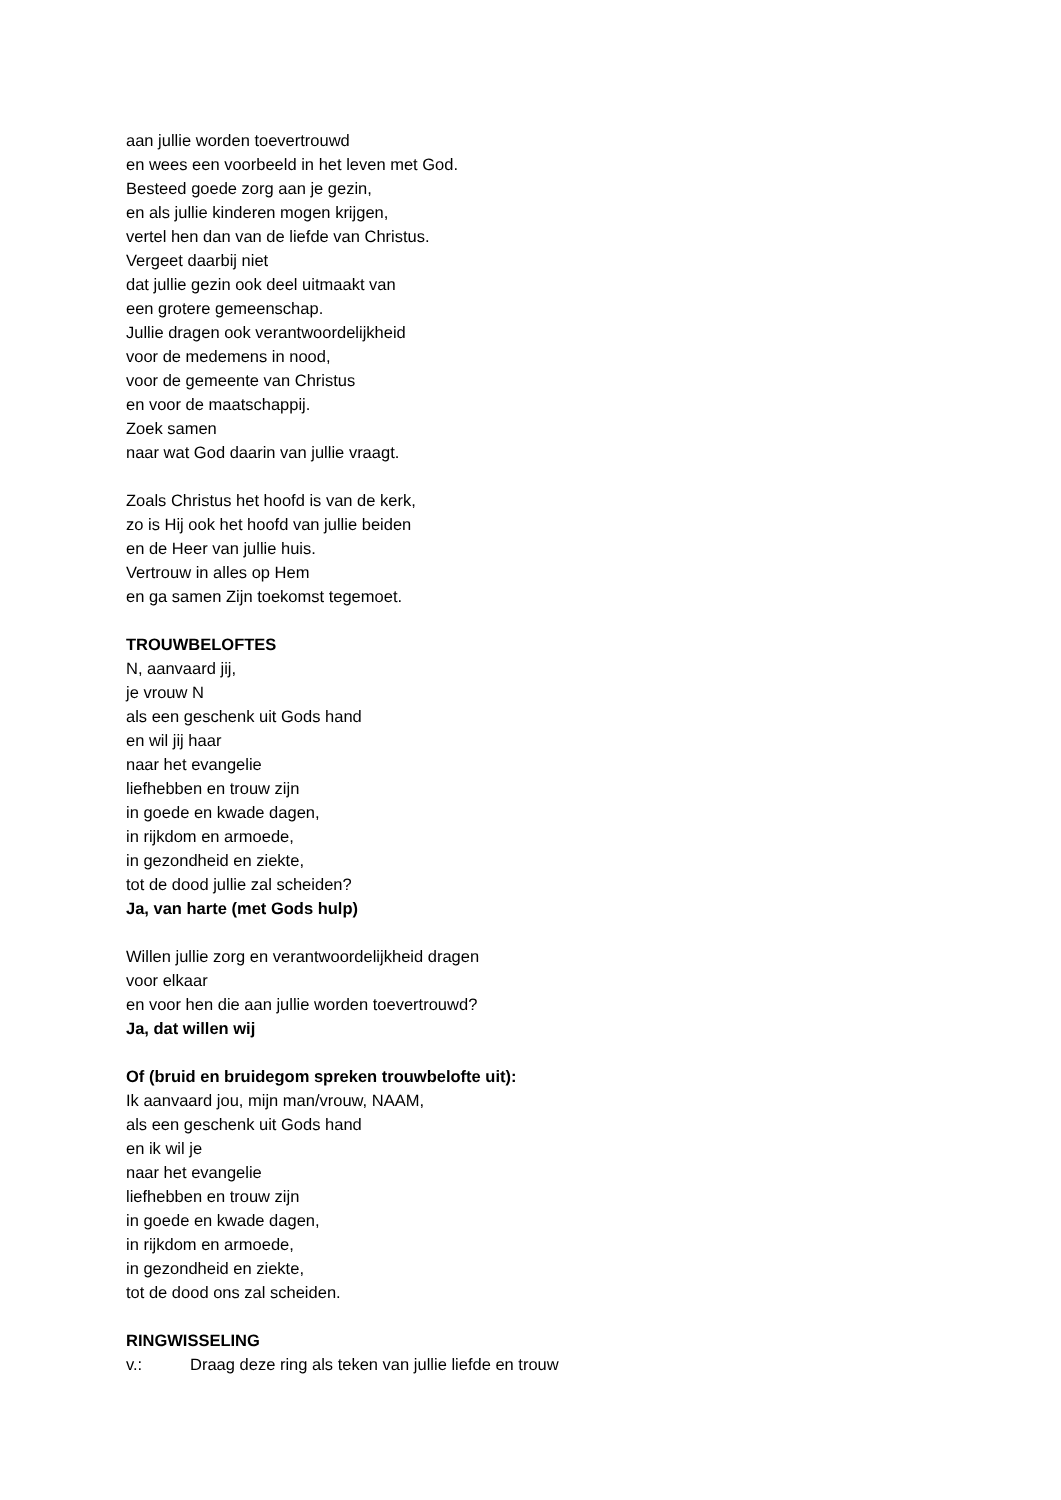aan jullie worden toevertrouwd
en wees een voorbeeld in het leven met God.
Besteed goede zorg aan je gezin,
en als jullie kinderen mogen krijgen,
vertel hen dan van de liefde van Christus.
Vergeet daarbij niet
dat jullie gezin ook deel uitmaakt van
een grotere gemeenschap.
Jullie dragen ook verantwoordelijkheid
voor de medemens in nood,
voor de gemeente van Christus
en voor de maatschappij.
Zoek samen
naar wat God daarin van jullie vraagt.
Zoals Christus het hoofd is van de kerk,
zo is Hij ook het hoofd van jullie beiden
en de Heer van jullie huis.
Vertrouw in alles op Hem
en ga samen Zijn toekomst tegemoet.
TROUWBELOFTES
N, aanvaard jij,
je vrouw N
als een geschenk uit Gods hand
en wil jij haar
naar het evangelie
liefhebben en trouw zijn
in goede en kwade dagen,
in rijkdom en armoede,
in gezondheid en ziekte,
tot de dood jullie zal scheiden?
Ja, van harte (met Gods hulp)
Willen jullie zorg en verantwoordelijkheid dragen
voor elkaar
en voor hen die aan jullie worden toevertrouwd?
Ja, dat willen wij
Of (bruid en bruidegom spreken trouwbelofte uit):
Ik aanvaard jou, mijn man/vrouw, NAAM,
als een geschenk uit Gods hand
en ik wil je
naar het evangelie
liefhebben en trouw zijn
in goede en kwade dagen,
in rijkdom en armoede,
in gezondheid en ziekte,
tot de dood ons zal scheiden.
RINGWISSELING
v.: Draag deze ring als teken van jullie liefde en trouw